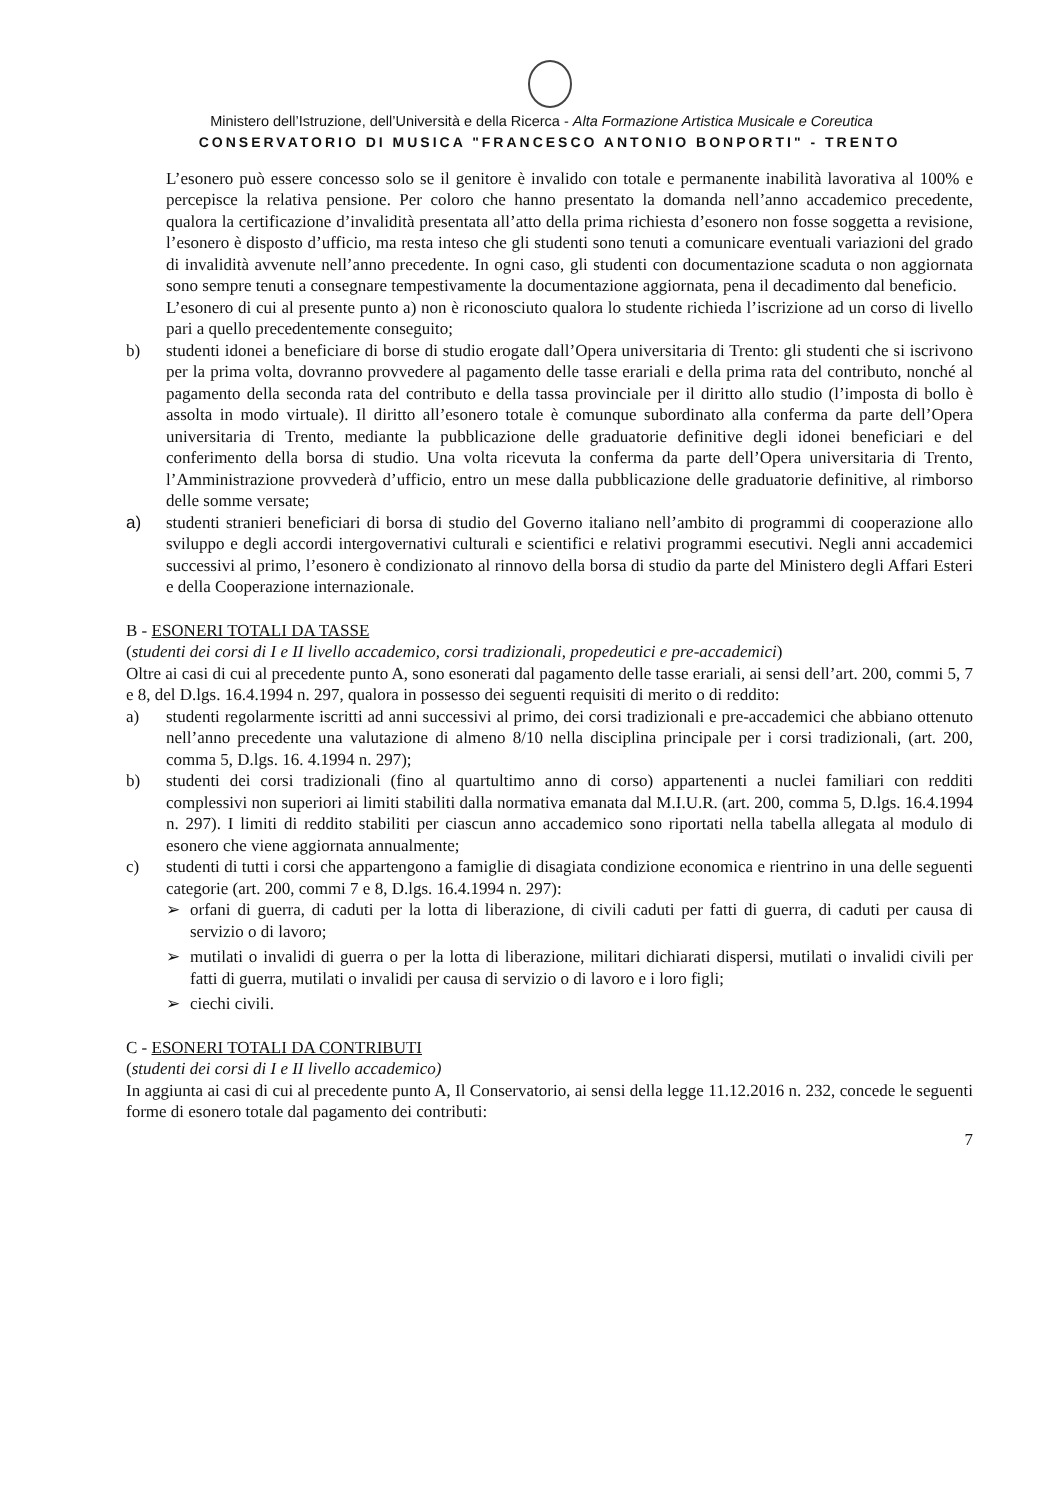Ministero dell’Istruzione, dell’Università e della Ricerca - Alta Formazione Artistica Musicale e Coreutica
CONSERVATORIO DI MUSICA "FRANCESCO ANTONIO BONPORTI" - TRENTO
L’esonero può essere concesso solo se il genitore è invalido con totale e permanente inabilità lavorativa al 100% e percepisce la relativa pensione. Per coloro che hanno presentato la domanda nell’anno accademico precedente, qualora la certificazione d’invalidità presentata all’atto della prima richiesta d’esonero non fosse soggetta a revisione, l’esonero è disposto d’ufficio, ma resta inteso che gli studenti sono tenuti a comunicare eventuali variazioni del grado di invalidità avvenute nell’anno precedente. In ogni caso, gli studenti con documentazione scaduta o non aggiornata sono sempre tenuti a consegnare tempestivamente la documentazione aggiornata, pena il decadimento dal beneficio.
L’esonero di cui al presente punto a) non è riconosciuto qualora lo studente richieda l’iscrizione ad un corso di livello pari a quello precedentemente conseguito;
b) studenti idonei a beneficiare di borse di studio erogate dall’Opera universitaria di Trento: gli studenti che si iscrivono per la prima volta, dovranno provvedere al pagamento delle tasse erariali e della prima rata del contributo, nonché al pagamento della seconda rata del contributo e della tassa provinciale per il diritto allo studio (l’imposta di bollo è assolta in modo virtuale). Il diritto all’esonero totale è comunque subordinato alla conferma da parte dell’Opera universitaria di Trento, mediante la pubblicazione delle graduatorie definitive degli idonei beneficiari e del conferimento della borsa di studio. Una volta ricevuta la conferma da parte dell’Opera universitaria di Trento, l’Amministrazione provvederà d’ufficio, entro un mese dalla pubblicazione delle graduatorie definitive, al rimborso delle somme versate;
a) studenti stranieri beneficiari di borsa di studio del Governo italiano nell’ambito di programmi di cooperazione allo sviluppo e degli accordi intergovernativi culturali e scientifici e relativi programmi esecutivi. Negli anni accademici successivi al primo, l’esonero è condizionato al rinnovo della borsa di studio da parte del Ministero degli Affari Esteri e della Cooperazione internazionale.
B - ESONERI TOTALI DA TASSE
(studenti dei corsi di I e II livello accademico, corsi tradizionali, propedeutici e pre-accademici)
Oltre ai casi di cui al precedente punto A, sono esonerati dal pagamento delle tasse erariali, ai sensi dell’art. 200, commi 5, 7 e 8, del D.lgs. 16.4.1994 n. 297, qualora in possesso dei seguenti requisiti di merito o di reddito:
a) studenti regolarmente iscritti ad anni successivi al primo, dei corsi tradizionali e pre-accademici che abbiano ottenuto nell’anno precedente una valutazione di almeno 8/10 nella disciplina principale per i corsi tradizionali, (art. 200, comma 5, D.lgs. 16. 4.1994 n. 297);
b) studenti dei corsi tradizionali (fino al quartultimo anno di corso) appartenenti a nuclei familiari con redditi complessivi non superiori ai limiti stabiliti dalla normativa emanata dal M.I.U.R. (art. 200, comma 5, D.lgs. 16.4.1994 n. 297). I limiti di reddito stabiliti per ciascun anno accademico sono riportati nella tabella allegata al modulo di esonero che viene aggiornata annualmente;
c) studenti di tutti i corsi che appartengono a famiglie di disagiata condizione economica e rientrino in una delle seguenti categorie (art. 200, commi 7 e 8, D.lgs. 16.4.1994 n. 297):
➢ orfani di guerra, di caduti per la lotta di liberazione, di civili caduti per fatti di guerra, di caduti per causa di servizio o di lavoro;
➢ mutilati o invalidi di guerra o per la lotta di liberazione, militari dichiarati dispersi, mutilati o invalidi civili per fatti di guerra, mutilati o invalidi per causa di servizio o di lavoro e i loro figli;
➢ ciechi civili.
C - ESONERI TOTALI DA CONTRIBUTI
(studenti dei corsi di I e II livello accademico)
In aggiunta ai casi di cui al precedente punto A, Il Conservatorio, ai sensi della legge 11.12.2016 n. 232, concede le seguenti forme di esonero totale dal pagamento dei contributi:
7